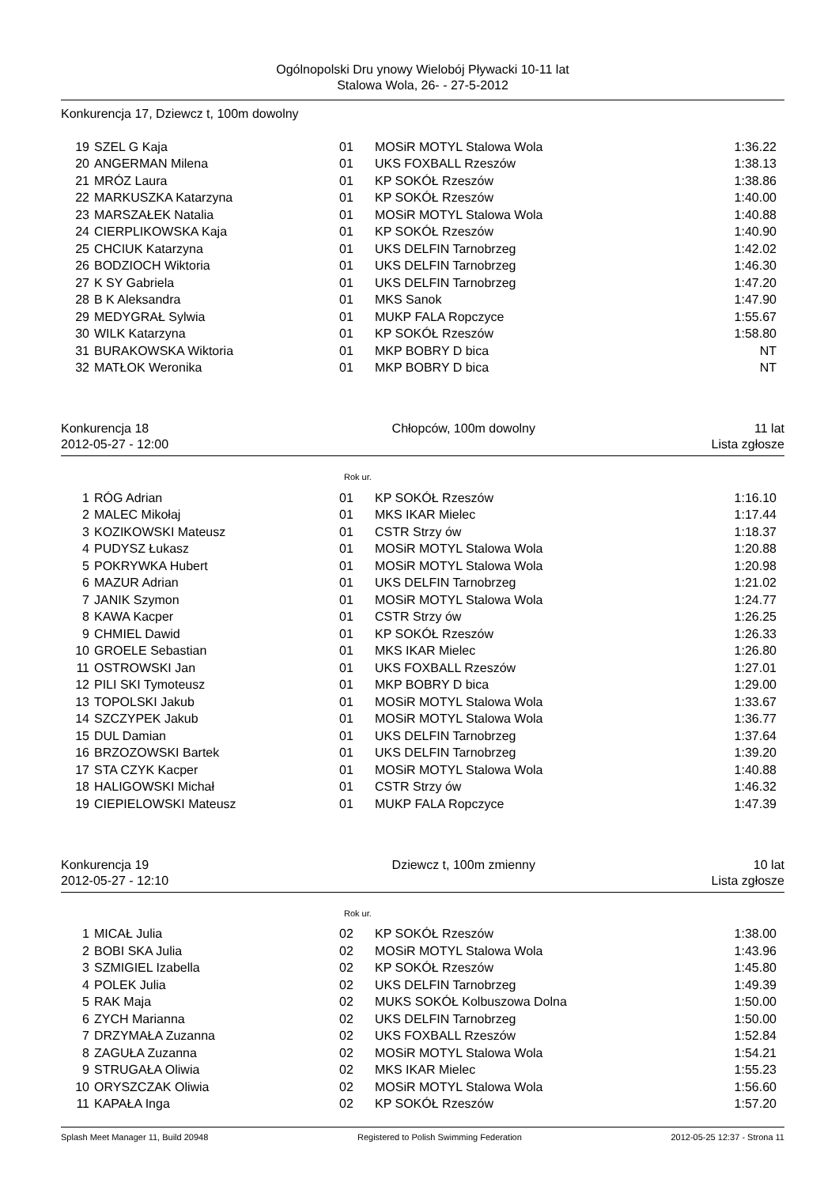Ogólnopolski Dru ynowy Wielobój Pływacki 10-11 lat
Stalowa Wola, 26- - 27-5-2012
Konkurencja 17, Dziewcz t, 100m dowolny
| 19 | SZEL G Kaja | 01 | MOSiR MOTYL Stalowa Wola | 1:36.22 |
| 20 | ANGERMAN Milena | 01 | UKS FOXBALL Rzeszów | 1:38.13 |
| 21 | MRÓZ Laura | 01 | KP SOKÓŁ Rzeszów | 1:38.86 |
| 22 | MARKUSZKA Katarzyna | 01 | KP SOKÓŁ Rzeszów | 1:40.00 |
| 23 | MARSZAŁEK Natalia | 01 | MOSiR MOTYL Stalowa Wola | 1:40.88 |
| 24 | CIERPLIKOWSKA Kaja | 01 | KP SOKÓŁ Rzeszów | 1:40.90 |
| 25 | CHCIUK Katarzyna | 01 | UKS DELFIN Tarnobrzeg | 1:42.02 |
| 26 | BODZIOCH Wiktoria | 01 | UKS DELFIN Tarnobrzeg | 1:46.30 |
| 27 | K SY Gabriela | 01 | UKS DELFIN Tarnobrzeg | 1:47.20 |
| 28 | B K Aleksandra | 01 | MKS Sanok | 1:47.90 |
| 29 | MEDYGRAŁ Sylwia | 01 | MUKP FALA Ropczyce | 1:55.67 |
| 30 | WILK Katarzyna | 01 | KP SOKÓŁ Rzeszów | 1:58.80 |
| 31 | BURAKOWSKA Wiktoria | 01 | MKP BOBRY D bica | NT |
| 32 | MATŁOK Weronika | 01 | MKP BOBRY D bica | NT |
Konkurencja 18
2012-05-27 - 12:00 Chłopców, 100m dowolny 11 lat
Lista zgłosze
Rok ur.
| 1 | RÓG Adrian | 01 | KP SOKÓŁ Rzeszów | 1:16.10 |
| 2 | MALEC Mikołaj | 01 | MKS IKAR Mielec | 1:17.44 |
| 3 | KOZIKOWSKI Mateusz | 01 | CSTR Strzy ów | 1:18.37 |
| 4 | PUDYSZ Łukasz | 01 | MOSiR MOTYL Stalowa Wola | 1:20.88 |
| 5 | POKRYWKA Hubert | 01 | MOSiR MOTYL Stalowa Wola | 1:20.98 |
| 6 | MAZUR Adrian | 01 | UKS DELFIN Tarnobrzeg | 1:21.02 |
| 7 | JANIK Szymon | 01 | MOSiR MOTYL Stalowa Wola | 1:24.77 |
| 8 | KAWA Kacper | 01 | CSTR Strzy ów | 1:26.25 |
| 9 | CHMIEL Dawid | 01 | KP SOKÓŁ Rzeszów | 1:26.33 |
| 10 | GROELE Sebastian | 01 | MKS IKAR Mielec | 1:26.80 |
| 11 | OSTROWSKI Jan | 01 | UKS FOXBALL Rzeszów | 1:27.01 |
| 12 | PILI SKI Tymoteusz | 01 | MKP BOBRY D bica | 1:29.00 |
| 13 | TOPOLSKI Jakub | 01 | MOSiR MOTYL Stalowa Wola | 1:33.67 |
| 14 | SZCZYPEK Jakub | 01 | MOSiR MOTYL Stalowa Wola | 1:36.77 |
| 15 | DUL Damian | 01 | UKS DELFIN Tarnobrzeg | 1:37.64 |
| 16 | BRZOZOWSKI Bartek | 01 | UKS DELFIN Tarnobrzeg | 1:39.20 |
| 17 | STA CZYK Kacper | 01 | MOSiR MOTYL Stalowa Wola | 1:40.88 |
| 18 | HALIGOWSKI Michał | 01 | CSTR Strzy ów | 1:46.32 |
| 19 | CIEPIELOWSKI Mateusz | 01 | MUKP FALA Ropczyce | 1:47.39 |
Konkurencja 19
2012-05-27 - 12:10 Dziewcz t, 100m zmienny 10 lat
Lista zgłosze
Rok ur.
| 1 | MICAŁ Julia | 02 | KP SOKÓŁ Rzeszów | 1:38.00 |
| 2 | BOBI SKA Julia | 02 | MOSiR MOTYL Stalowa Wola | 1:43.96 |
| 3 | SZMIGIEL Izabella | 02 | KP SOKÓŁ Rzeszów | 1:45.80 |
| 4 | POLEK Julia | 02 | UKS DELFIN Tarnobrzeg | 1:49.39 |
| 5 | RAK Maja | 02 | MUKS SOKÓŁ Kolbuszowa Dolna | 1:50.00 |
| 6 | ZYCH Marianna | 02 | UKS DELFIN Tarnobrzeg | 1:50.00 |
| 7 | DRZYMAŁA Zuzanna | 02 | UKS FOXBALL Rzeszów | 1:52.84 |
| 8 | ZAGUŁA Zuzanna | 02 | MOSiR MOTYL Stalowa Wola | 1:54.21 |
| 9 | STRUGAŁA Oliwia | 02 | MKS IKAR Mielec | 1:55.23 |
| 10 | ORYSZCZAK Oliwia | 02 | MOSiR MOTYL Stalowa Wola | 1:56.60 |
| 11 | KAPAŁA Inga | 02 | KP SOKÓŁ Rzeszów | 1:57.20 |
Splash Meet Manager 11, Build 20948 Registered to Polish Swimming Federation 2012-05-25 12:37 - Strona 11